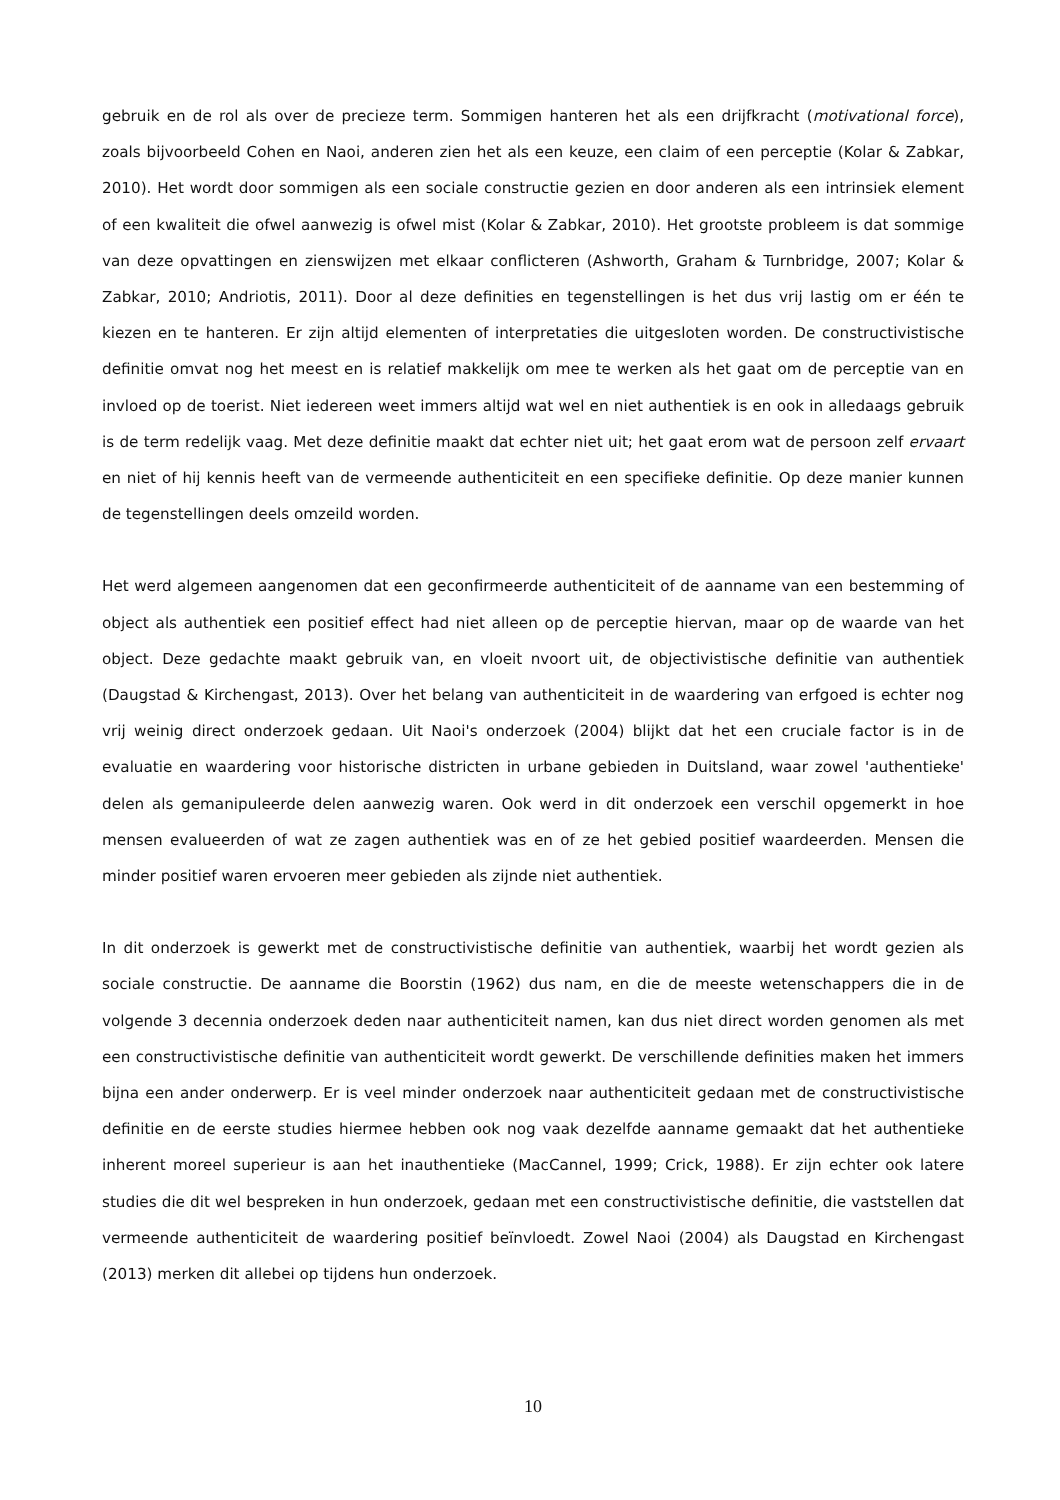gebruik en de rol als over de precieze term. Sommigen hanteren het als een drijfkracht (motivational force), zoals bijvoorbeeld Cohen en Naoi, anderen zien het als een keuze, een claim of een perceptie (Kolar & Zabkar, 2010). Het wordt door sommigen als een sociale constructie gezien en door anderen als een intrinsiek element of een kwaliteit die ofwel aanwezig is ofwel mist (Kolar & Zabkar, 2010). Het grootste probleem is dat sommige van deze opvattingen en zienswijzen met elkaar conflicteren (Ashworth, Graham & Turnbridge, 2007; Kolar & Zabkar, 2010; Andriotis, 2011). Door al deze definities en tegenstellingen is het dus vrij lastig om er één te kiezen en te hanteren. Er zijn altijd elementen of interpretaties die uitgesloten worden. De constructivistische definitie omvat nog het meest en is relatief makkelijk om mee te werken als het gaat om de perceptie van en invloed op de toerist. Niet iedereen weet immers altijd wat wel en niet authentiek is en ook in alledaags gebruik is de term redelijk vaag. Met deze definitie maakt dat echter niet uit; het gaat erom wat de persoon zelf ervaart en niet of hij kennis heeft van de vermeende authenticiteit en een specifieke definitie. Op deze manier kunnen de tegenstellingen deels omzeild worden.
Het werd algemeen aangenomen dat een geconfirmeerde authenticiteit of de aanname van een bestemming of object als authentiek een positief effect had niet alleen op de perceptie hiervan, maar op de waarde van het object. Deze gedachte maakt gebruik van, en vloeit nvoort uit, de objectivistische definitie van authentiek (Daugstad & Kirchengast, 2013). Over het belang van authenticiteit in de waardering van erfgoed is echter nog vrij weinig direct onderzoek gedaan. Uit Naoi's onderzoek (2004) blijkt dat het een cruciale factor is in de evaluatie en waardering voor historische districten in urbane gebieden in Duitsland, waar zowel 'authentieke' delen als gemanipuleerde delen aanwezig waren. Ook werd in dit onderzoek een verschil opgemerkt in hoe mensen evalueerden of wat ze zagen authentiek was en of ze het gebied positief waardeerden. Mensen die minder positief waren ervoeren meer gebieden als zijnde niet authentiek.
In dit onderzoek is gewerkt met de constructivistische definitie van authentiek, waarbij het wordt gezien als sociale constructie. De aanname die Boorstin (1962) dus nam, en die de meeste wetenschappers die in de volgende 3 decennia onderzoek deden naar authenticiteit namen, kan dus niet direct worden genomen als met een constructivistische definitie van authenticiteit wordt gewerkt. De verschillende definities maken het immers bijna een ander onderwerp. Er is veel minder onderzoek naar authenticiteit gedaan met de constructivistische definitie en de eerste studies hiermee hebben ook nog vaak dezelfde aanname gemaakt dat het authentieke inherent moreel superieur is aan het inauthentieke (MacCannel, 1999; Crick, 1988). Er zijn echter ook latere studies die dit wel bespreken in hun onderzoek, gedaan met een constructivistische definitie, die vaststellen dat vermeende authenticiteit de waardering positief beïnvloedt. Zowel Naoi (2004) als Daugstad en Kirchengast (2013) merken dit allebei op tijdens hun onderzoek.
10